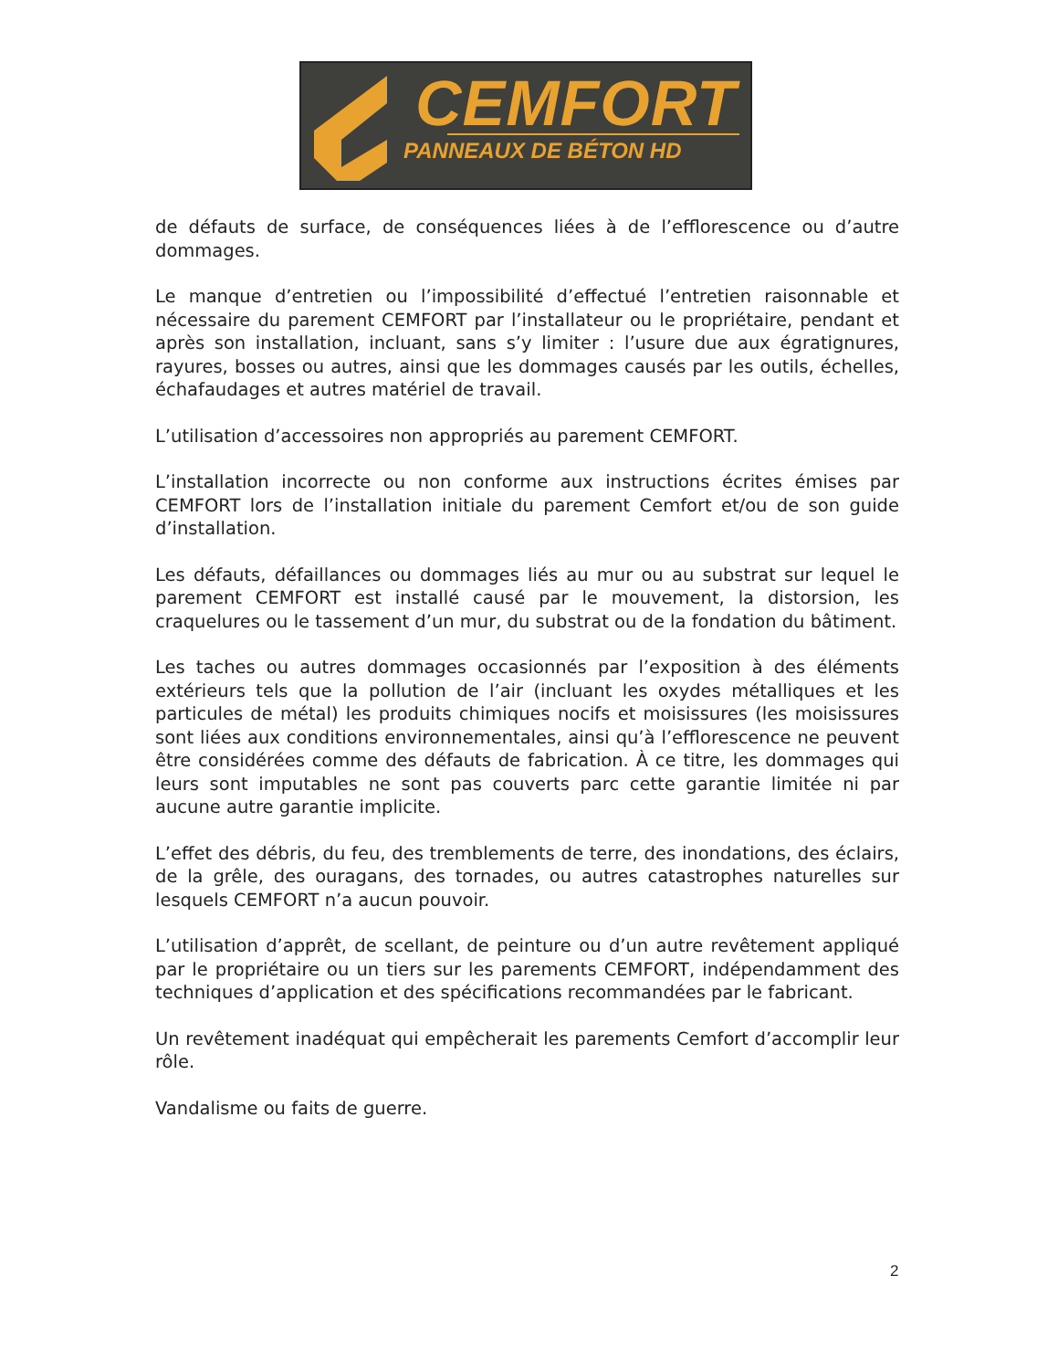CEMFORT
PANNEAUX DE BÉTON HD
de défauts de surface, de conséquences liées à de l’efflorescence ou d’autre dommages.
Le manque d’entretien ou l’impossibilité d’effectué l’entretien raisonnable et nécessaire du parement CEMFORT par l’installateur ou le propriétaire, pendant et après son installation, incluant, sans s’y limiter : l’usure due aux égratignures, rayures, bosses ou autres, ainsi que les dommages causés par les outils, échelles, échafaudages et autres matériel de travail.
L’utilisation d’accessoires non appropriés au parement CEMFORT.
L’installation incorrecte ou non conforme aux instructions écrites émises par CEMFORT lors de l’installation initiale du parement Cemfort et/ou de son guide d’installation.
Les défauts, défaillances ou dommages liés au mur ou au substrat sur lequel le parement CEMFORT est installé causé par le mouvement, la distorsion, les craquelures ou le tassement d’un mur, du substrat ou de la fondation du bâtiment.
Les taches ou autres dommages occasionnés par l’exposition à des éléments extérieurs tels que la pollution de l’air (incluant les oxydes métalliques et les particules de métal) les produits chimiques nocifs et moisissures (les moisissures sont liées aux conditions environnementales, ainsi qu’à l’efflorescence ne peuvent être considérées comme des défauts de fabrication. À ce titre, les dommages qui leurs sont imputables ne sont pas couverts parc cette garantie limitée ni par aucune autre garantie implicite.
L’effet des débris, du feu, des tremblements de terre, des inondations, des éclairs, de la grêle, des ouragans, des tornades, ou autres catastrophes naturelles sur lesquels CEMFORT n’a aucun pouvoir.
L’utilisation d’apprêt, de scellant, de peinture ou d’un autre revêtement appliqué par le propriétaire ou un tiers sur les parements CEMFORT, indépendamment des techniques d’application et des spécifications recommandées par le fabricant.
Un revêtement inadéquat qui empêcherait les parements Cemfort d’accomplir leur rôle.
Vandalisme ou faits de guerre.
2